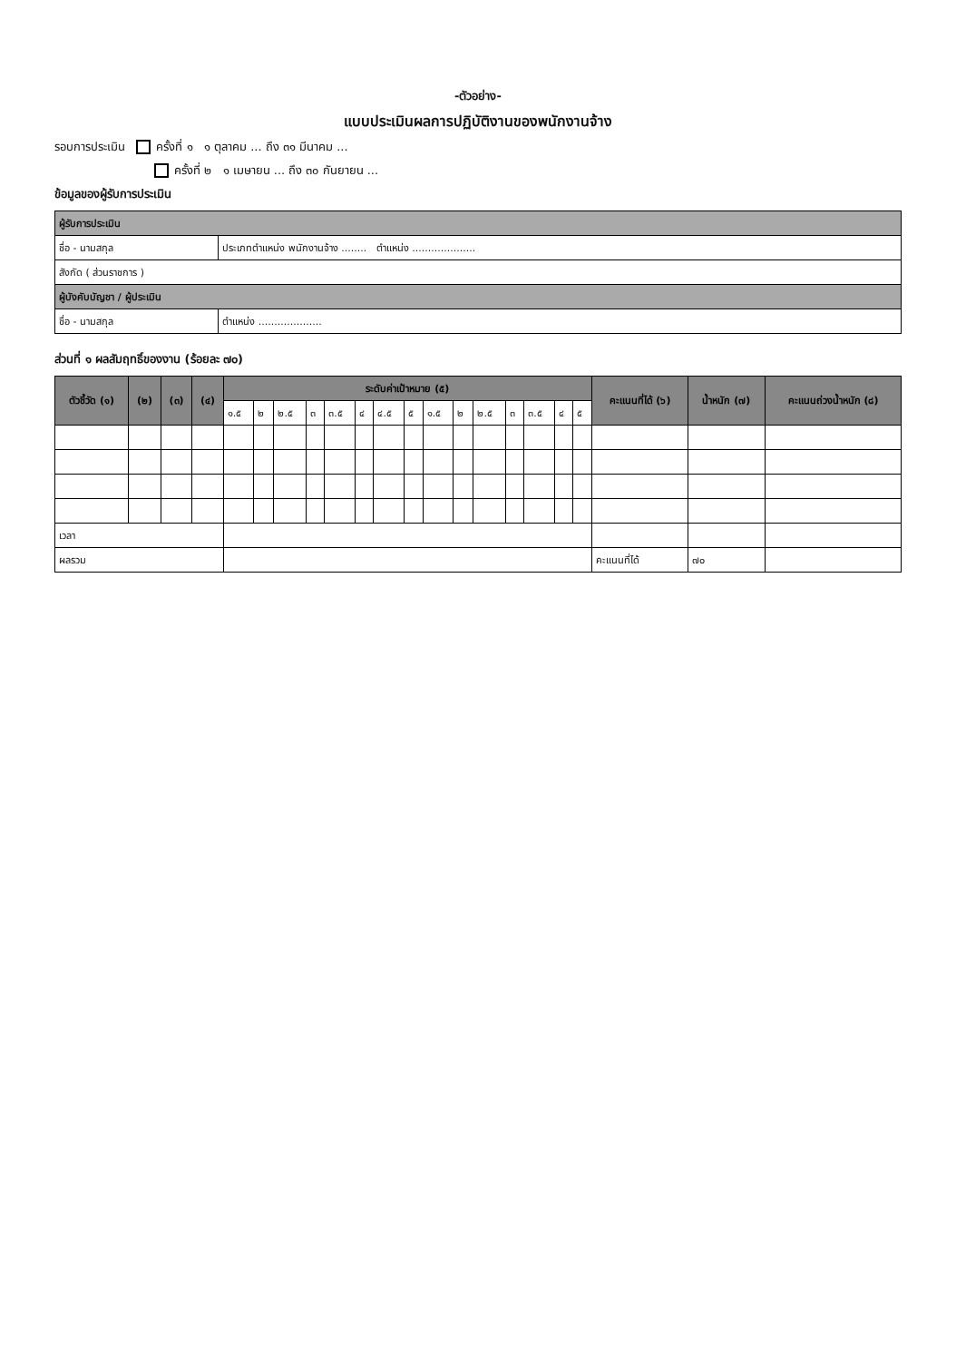-ตัวอย่าง-
แบบประเมินผลการปฏิบัติงานของพนักงานจ้าง
รอบการประเมิน ครั้งที่ ๑ ๑ ตุลาคม ... ถึง ๓๑ มีนาคม ...
ครั้งที่ ๒ ๑ เมษายน ... ถึง ๓๐ กันยายน ...
ข้อมูลของผู้รับการประเมิน
| ผู้รับการประเมิน | |
| ชื่อ - นามสกุล | ประเภทตำแหน่ง พนักงานจ้าง ........ ตำแหน่ง .................... |
| สังกัด ( ส่วนราชการ ) | |
| ผู้บังคับบัญชา / ผู้ประเมิน | |
| ชื่อ - นามสกุล | ตำแหน่ง .................... |
ส่วนที่ ๑ ผลสัมฤทธิ์ของงาน (ร้อยละ ๗๐)
| ตัวชี้วัด (๑) | (๒) | (๓) | (๔) | ระดับค่าเป้าหมาย (๕) | | | | | | | | | | | | | | | คะแนนที่ได้ (๖) | น้ำหนัก (๗) | คะแนนถ่วงน้ำหนัก (๘) |
| --- | --- | --- | --- | --- | --- | --- | --- | --- | --- | --- | --- | --- | --- | --- | --- | --- | --- | --- | --- | --- | --- |
| | | | | ๑.๕ | ๒ | ๒.๕ | ๓ | ๓.๕ | ๔ | ๔.๕ | ๕ | ๑.๕ | ๒ | ๒.๕ | ๓ | ๓.๕ | ๔ | ๕ | | | |
| เวลา | | | | | | | | | | | | | | | | | | | | | |
| ผลรวม | | | | | | | | | | | | | | | | | | | คะแนนที่ได้ | ๗๐ | |